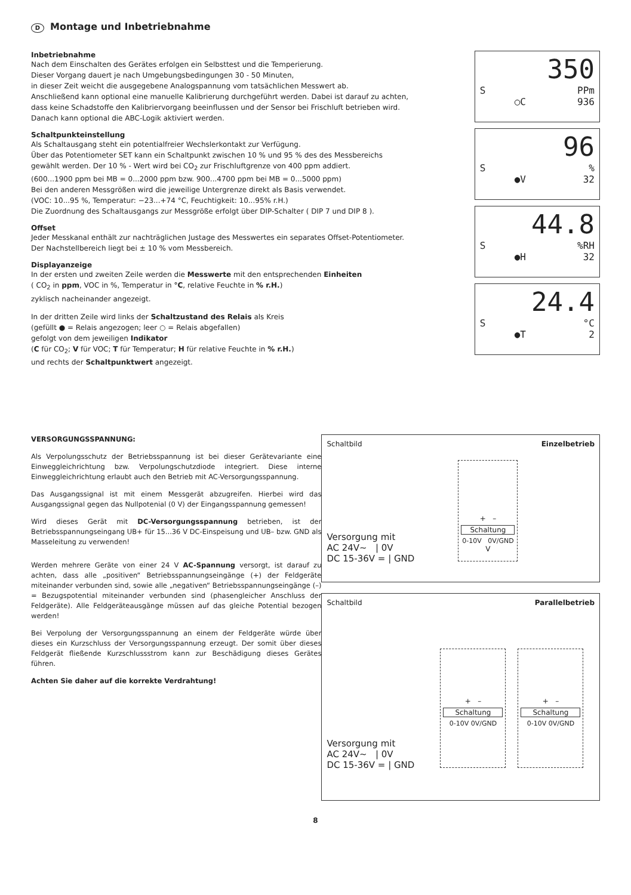D Montage und Inbetriebnahme
Inbetriebnahme
Nach dem Einschalten des Gerätes erfolgen ein Selbsttest und die Temperierung.
Dieser Vorgang dauert je nach Umgebungsbedingungen 30 - 50 Minuten,
in dieser Zeit weicht die ausgegebene Analogspannung vom tatsächlichen Messwert ab.
Anschließend kann optional eine manuelle Kalibrierung durchgeführt werden. Dabei ist darauf zu achten,
dass keine Schadstoffe den Kalibriervorgang beeinflussen und der Sensor bei Frischluft betrieben wird.
Danach kann optional die ABC-Logik aktiviert werden.
Schaltpunkteinstellung
Als Schaltausgang steht ein potentialfreier Wechslerkontakt zur Verfügung.
Über das Potentiometer SET kann ein Schaltpunkt zwischen 10 % und 95 % des des Messbereichs
gewählt werden. Der 10 % - Wert wird bei CO<sub>2</sub> zur Frischluftgrenze von 400 ppm addiert.
(600...1900 ppm bei MB = 0...2000 ppm bzw. 900...4700 ppm bei MB = 0...5000 ppm)
Bei den anderen Messgrößen wird die jeweilige Untergrenze direkt als Basis verwendet.
(VOC: 10...95 %, Temperatur: −23...+74 °C, Feuchtigkeit: 10...95% r.H.)
Die Zuordnung des Schaltausgangs zur Messgröße erfolgt über DIP-Schalter ( DIP 7 und DIP 8 ).
Offset
Jeder Messkanal enthält zur nachträglichen Justage des Messwertes ein separates Offset-Potentiometer.
Der Nachstellbereich liegt bei ± 10 % vom Messbereich.
Displayanzeige
In der ersten und zweiten Zeile werden die Messwerte mit den entsprechenden Einheiten
( CO<sub>2</sub> in ppm, VOC in %, Temperatur in °C, relative Feuchte in % r.H.)
zyklisch nacheinander angezeigt.
In der dritten Zeile wird links der Schaltzustand des Relais als Kreis
(gefüllt ● = Relais angezogen; leer ○ = Relais abgefallen)
gefolgt von dem jeweiligen Indikator
(C für CO<sub>2</sub>; V für VOC; T für Temperatur; H für relative Feuchte in % r.H.)
und rechts der Schaltpunktwert angezeigt.
350
S PPm
○C 936
96
S%
●V 32
44.8
S%RH
●H 32
24.4
S °C
●T 2
VERSORGUNGSSPANNUNG:
Als Verpolungsschutz der Betriebsspannung ist bei dieser Gerätevariante eine Einweggleichrichtung bzw. Verpolungschutzdiode integriert. Diese interne Einweggleichrichtung erlaubt auch den Betrieb mit AC-Versorgungs­spannung.
Das Ausgangssignal ist mit einem Messgerät abzugreifen. Hierbei wird das Ausgangssignal gegen das Nullpotenial (0 V) der Eingangsspannung gemessen!
Wird dieses Gerät mit DC-Versorgungsspannung betrieben, ist der Betriebsspannungseingang UB+ für 15...36 V DC-Einspeisung und UB– bzw. GND als Masseleitung zu verwenden!
Werden mehrere Geräte von einer 24 V AC-Spannung versorgt, ist darauf zu achten, dass alle „positiven“ Betriebsspannungseingänge (+) der Feldgeräte miteinander verbunden sind, sowie alle „negativen“ Betriebs­spannungseingänge (–) = Bezugspotential miteinander verbunden sind (phasengleicher Anschluss der Feldgeräte). Alle Feldgeräteausgänge müssen auf das gleiche Potential bezogen werden!
Bei Verpolung der Versorgungsspannung an einem der Feldgeräte würde über dieses ein Kurzschluss der Versorgungsspannung erzeugt. Der somit über dieses Feldgerät fließende Kurzschlussstrom kann zur Beschädigung dieses Gerätes führen.
Achten Sie daher auf die korrekte Verdrahtung!
Schaltbild Einzelbetrieb
Versorgung mit
AC 24V~ | 0V
DC 15-36V = | GND
+ –
Schaltung
0-10V 0V/GND
V
Schaltbild Parallelbetrieb
Versorgung mit
AC 24V~ | 0V
DC 15-36V = | GND
+ –
Schaltung
0-10V 0V/GND
+ –
Schaltung
0-10V 0V/GND
8